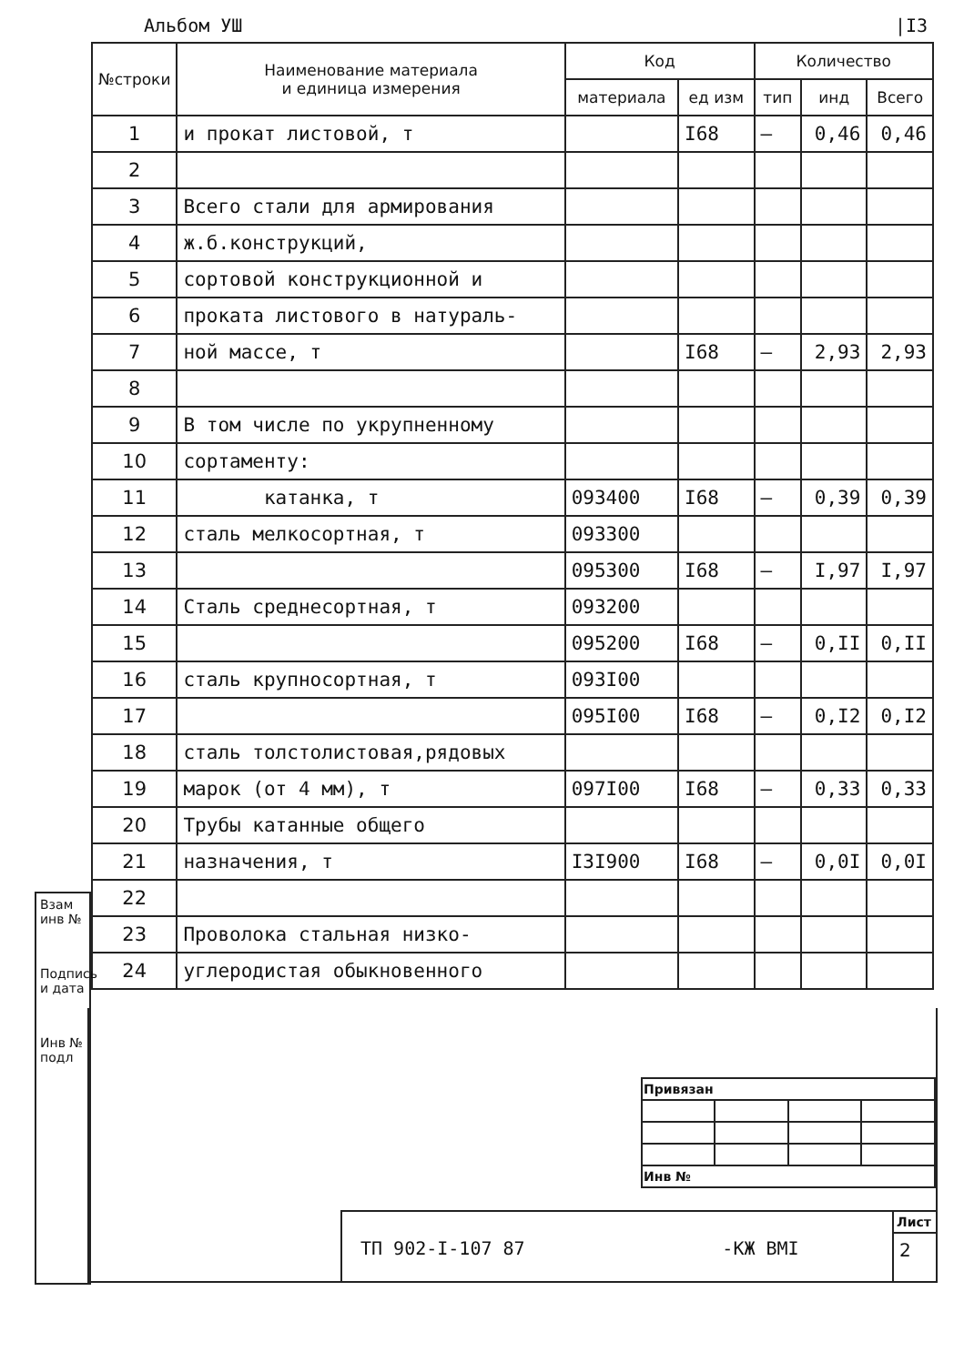Альбом УШ |I3
| | №строки | Наименование материала и единица измерения | Код | | Количество | | |
| --- | --- | --- | --- | --- | --- | --- | --- |
| | | | материала | ед изм | тип | инд | Всего |
| | 1 | и прокат листовой, т | | I68 | – | 0,46 | 0,46 |
| | 2 | | | | | | |
| | 3 | Всего стали для армирования | | | | | |
| | 4 | ж.б.конструкций, | | | | | |
| | 5 | сортовой конструкционной и | | | | | |
| | 6 | проката листового в натураль- | | | | | |
| | 7 | ной массе, т | | I68 | – | 2,93 | 2,93 |
| | 8 | | | | | | |
| | 9 | В том числе по укрупненному | | | | | |
| | 10 | сортаменту: | | | | | |
| | 11 | катанка, т | 093400 | I68 | – | 0,39 | 0,39 |
| | 12 | сталь мелкосортная, т | 093300 | | | | |
| | 13 | | 095300 | I68 | – | I,97 | I,97 |
| | 14 | Сталь среднесортная, т | 093200 | | | | |
| | 15 | | 095200 | I68 | – | 0,II | 0,II |
| | 16 | сталь крупносортная, т | 093I00 | | | | |
| | 17 | | 095I00 | I68 | – | 0,I2 | 0,I2 |
| | 18 | сталь толстолистовая,рядовых | | | | | |
| | 19 | марок (от 4 мм), т | 097I00 | I68 | – | 0,33 | 0,33 |
| | 20 | Трубы катанные общего | | | | | |
| | 21 | назначения, т | I3I900 | I68 | – | 0,0I | 0,0I |
| | 22 | | | | | | |
| | 23 | Проволока стальная низко- | | | | | |
| | 24 | углеродистая обыкновенного | | | | | |
Взам инв №
Подпись и дата
Инв № подл
| Привязан | | | |
| Инв № | | | |
ТП 902-I-107 87 -КЖ ВМI
Лист
2